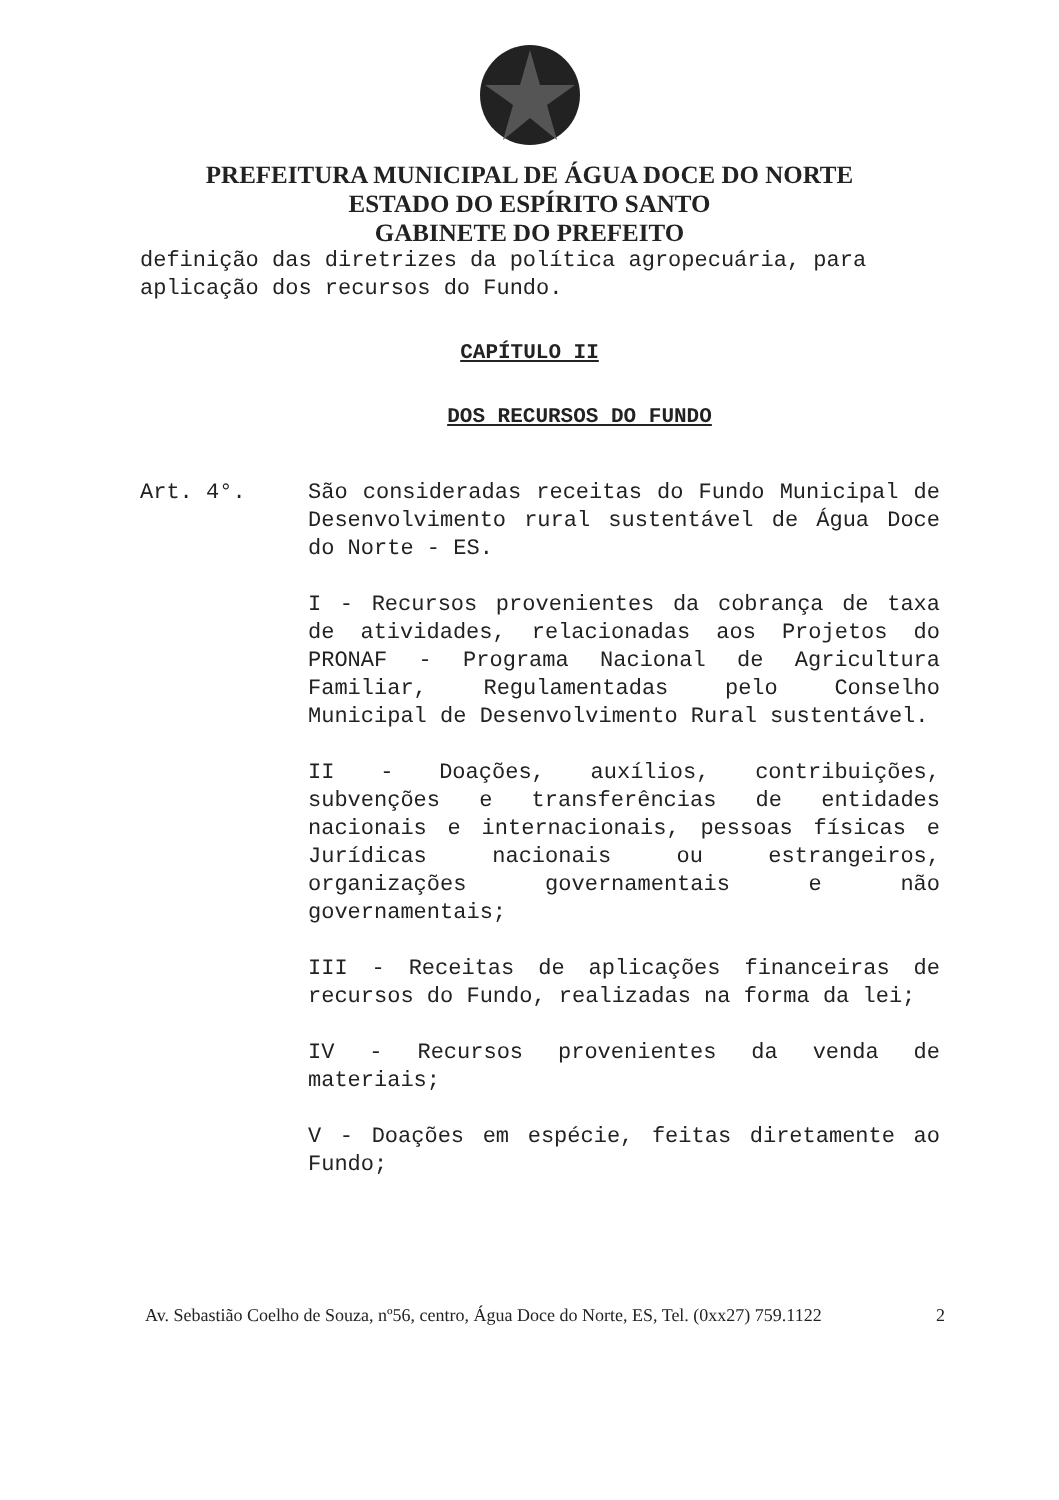PREFEITURA MUNICIPAL DE ÁGUA DOCE DO NORTE
ESTADO DO ESPÍRITO SANTO
GABINETE DO PREFEITO
definição das diretrizes da política agropecuária, para aplicação dos recursos do Fundo.
CAPÍTULO II
DOS RECURSOS DO FUNDO
Art. 4°. São consideradas receitas do Fundo Municipal de Desenvolvimento rural sustentável de Água Doce do Norte - ES.
I - Recursos provenientes da cobrança de taxa de atividades, relacionadas aos Projetos do PRONAF - Programa Nacional de Agricultura Familiar, Regulamentadas pelo Conselho Municipal de Desenvolvimento Rural sustentável.
II - Doações, auxílios, contribuições, subvenções e transferências de entidades nacionais e internacionais, pessoas físicas e Jurídicas nacionais ou estrangeiros, organizações governamentais e não governamentais;
III - Receitas de aplicações financeiras de recursos do Fundo, realizadas na forma da lei;
IV - Recursos provenientes da venda de materiais;
V - Doações em espécie, feitas diretamente ao Fundo;
Av. Sebastião Coelho de Souza, nº56, centro, Água Doce do Norte, ES, Tel. (0xx27) 759.1122 2